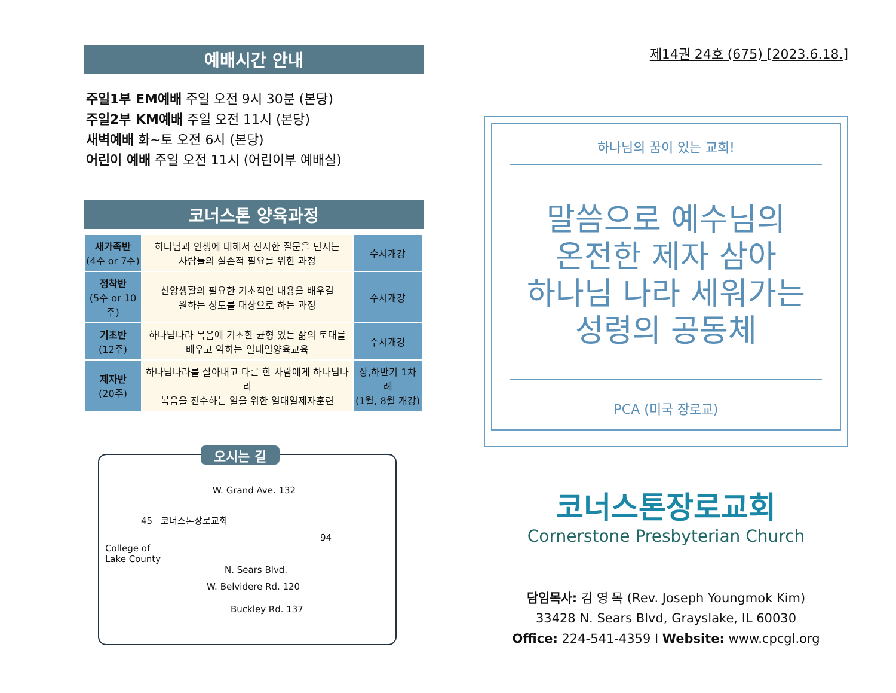예배시간 안내
주일1부 EM예배 주일 오전 9시 30분 (본당)
주일2부 KM예배 주일 오전 11시 (본당)
새벽예배 화~토 오전 6시 (본당)
어린이 예배 주일 오전 11시 (어린이부 예배실)
코너스톤 양육과정
| 새가족반 (4주 or 7주) | 하나님과 인생에 대해서 진지한 질문을 던지는 사람들의 실존적 필요를 위한 과정 | 수시개강 |
| 정착반 (5주 or 10주) | 신앙생활의 필요한 기초적인 내용을 배우길 원하는 성도를 대상으로 하는 과정 | 수시개강 |
| 기초반 (12주) | 하나님나라 복음에 기초한 균형 있는 삶의 토대를 배우고 익히는 일대일양육교육 | 수시개강 |
| 제자반 (20주) | 하나님나라를 살아내고 다른 한 사람에게 하나님나라 복음을 전수하는 일을 위한 일대일제자훈련 | 상,하반기 1차례 (1월, 8월 개강) |
오시는 길
W. Grand Ave. 132
45 코너스톤장로교회
94
College of
Lake County
N. Sears Blvd.
W. Belvidere Rd. 120
Buckley Rd. 137
제14권 24호 (675) [2023.6.18.]
하나님의 꿈이 있는 교회!
말씀으로 예수님의
온전한 제자 삼아
하나님 나라 세워가는
성령의 공동체
PCA (미국 장로교)
코너스톤장로교회
Cornerstone Presbyterian Church
담임목사: 김 영 목 (Rev. Joseph Youngmok Kim)
33428 N. Sears Blvd, Grayslake, IL 60030
Office: 224-541-4359 I Website: www.cpcgl.org